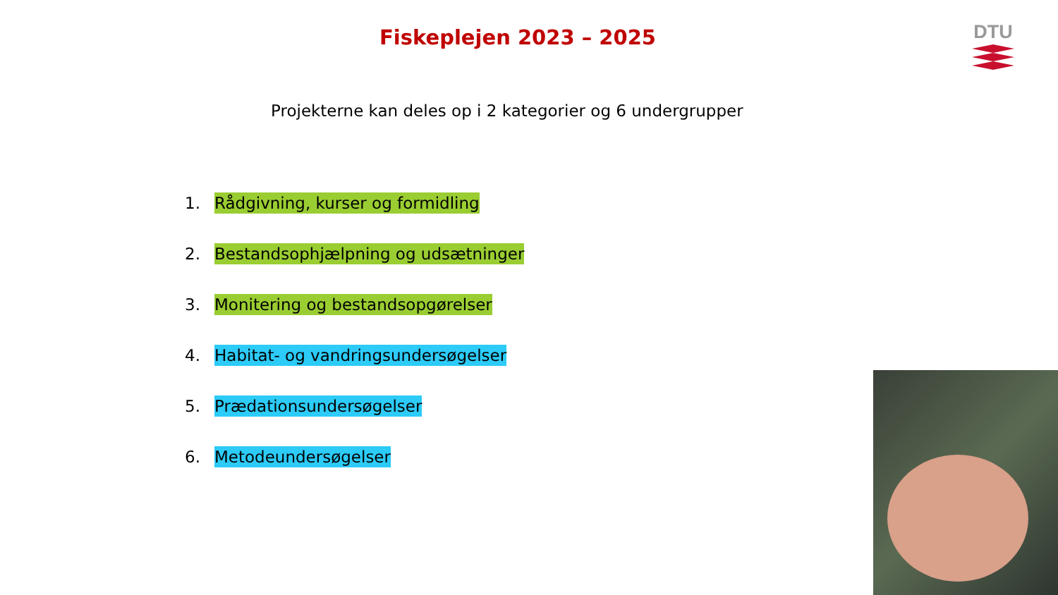Fiskeplejen 2023 – 2025
DTU
Projekterne kan deles op i 2 kategorier og 6 undergrupper
1. Rådgivning, kurser og formidling
2. Bestandsophjælpning og udsætninger
3. Monitering og bestandsopgørelser
4. Habitat- og vandringsundersøgelser
5. Prædationsundersøgelser
6. Metodeundersøgelser